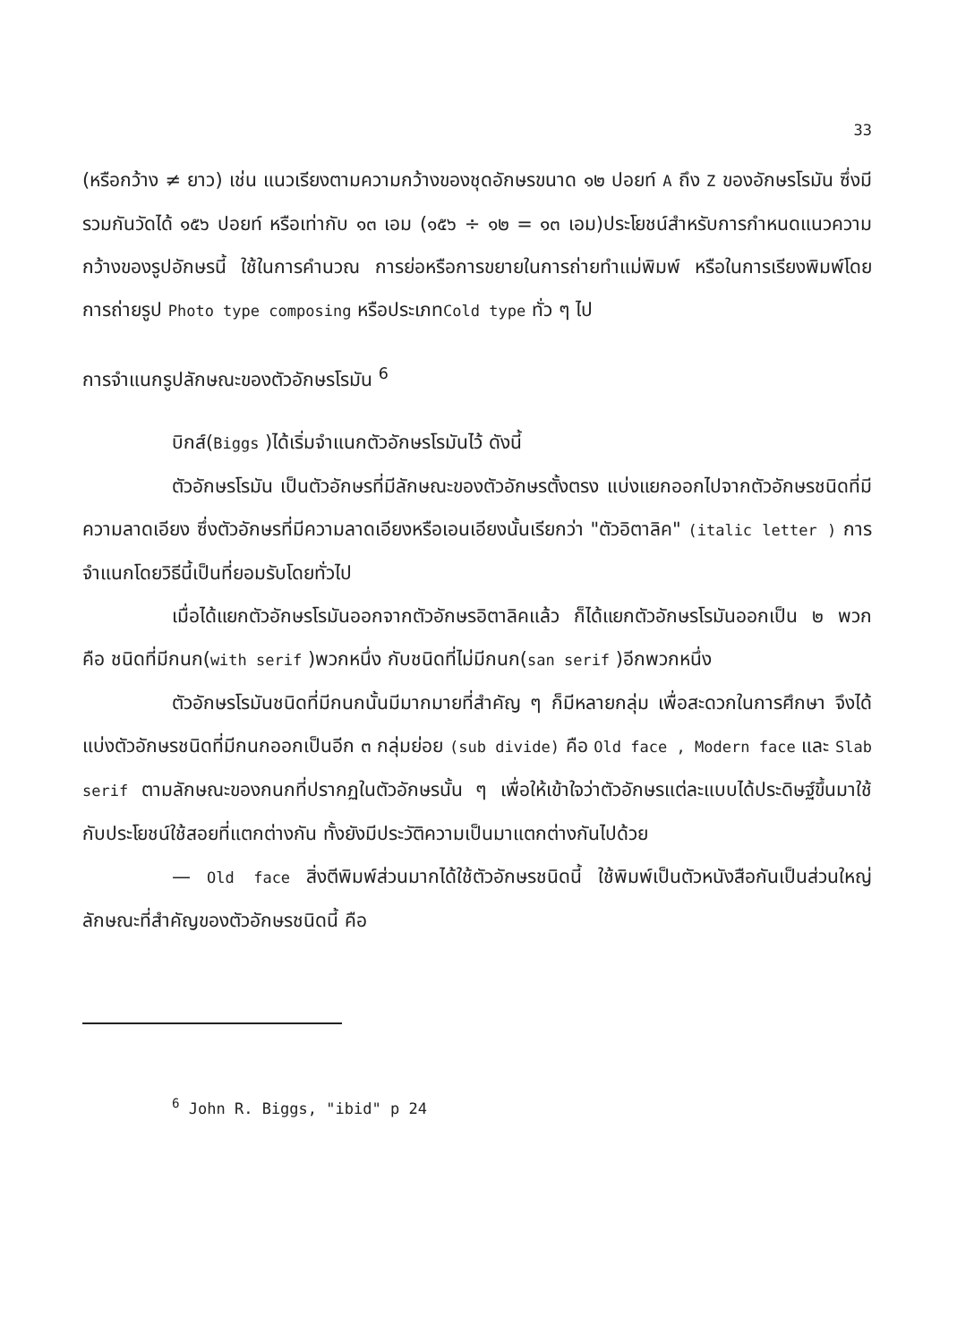33
(หรือกว้าง ≠ ยาว) เช่น แนวเรียงตามความกว้างของชุดอักษรขนาด ๑๒ ปอยท์ A ถึง Z ของอักษรโรมัน ซึ่งมีรวมกันวัดได้ ๑๕๖ ปอยท์ หรือเท่ากับ ๑๓ เอม (๑๕๖ ÷ ๑๒ = ๑๓ เอม)ประโยชน์สำหรับการกำหนดแนวความกว้างของรูปอักษรนี้ ใช้ในการคำนวณ การย่อหรือการขยายในการถ่ายทำแม่พิมพ์ หรือในการเรียงพิมพ์โดยการถ่ายรูป Photo type composing หรือประเภทCold type ทั่ว ๆ ไป
การจำแนกรูปลักษณะของตัวอักษรโรมัน <sup>6</sup>
บิกส์(Biggs )ได้เริ่มจำแนกตัวอักษรโรมันไว้ ดังนี้
ตัวอักษรโรมัน เป็นตัวอักษรที่มีลักษณะของตัวอักษรตั้งตรง แบ่งแยกออกไปจากตัวอักษรชนิดที่มีความลาดเอียง ซึ่งตัวอักษรที่มีความลาดเอียงหรือเอนเอียงนั้นเรียกว่า "ตัวอิตาลิค" (italic letter ) การจำแนกโดยวิธีนี้เป็นที่ยอมรับโดยทั่วไป
เมื่อได้แยกตัวอักษรโรมันออกจากตัวอักษรอิตาลิคแล้ว ก็ได้แยกตัวอักษรโรมันออกเป็น ๒ พวก คือ ชนิดที่มีกนก(with serif )พวกหนึ่ง กับชนิดที่ไม่มีกนก(san serif )อีกพวกหนึ่ง
ตัวอักษรโรมันชนิดที่มีกนกนั้นมีมากมายที่สำคัญ ๆ ก็มีหลายกลุ่ม เพื่อสะดวกในการศึกษา จึงได้แบ่งตัวอักษรชนิดที่มีกนกออกเป็นอีก ๓ กลุ่มย่อย (sub divide) คือ Old face , Modern face และ Slab serif ตามลักษณะของกนกที่ปรากฏในตัวอักษรนั้น ๆ เพื่อให้เข้าใจว่าตัวอักษรแต่ละแบบได้ประดิษฐ์ขึ้นมาใช้กับประโยชน์ใช้สอยที่แตกต่างกัน ทั้งยังมีประวัติความเป็นมาแตกต่างกันไปด้วย
— Old face สิ่งตีพิมพ์ส่วนมากได้ใช้ตัวอักษรชนิดนี้ ใช้พิมพ์เป็นตัวหนังสือกันเป็นส่วนใหญ่ ลักษณะที่สำคัญของตัวอักษรชนิดนี้ คือ
<sup>6</sup> John R. Biggs, "ibid" p 24